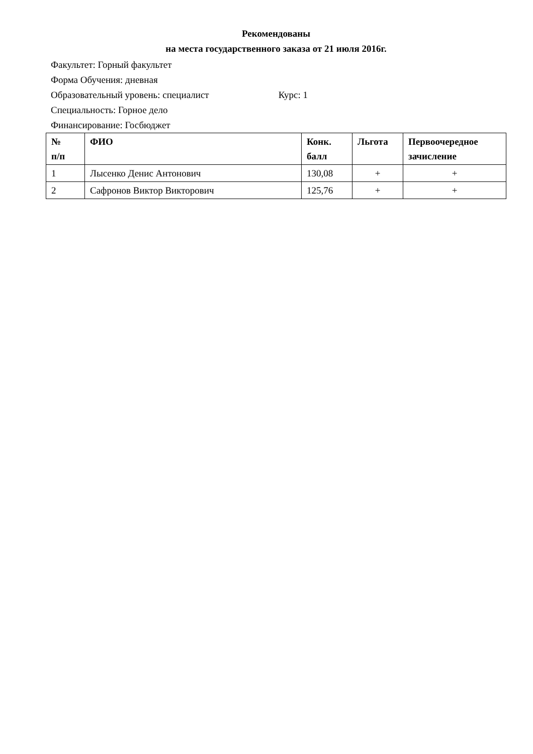Рекомендованы
на места государственного заказа от 21 июля 2016г.
Факультет: Горный факультет
Форма Обучения: дневная
Образовательный уровень: специалист Курс: 1
Специальность: Горное дело
Финансирование: Госбюджет
| № п/п | ФИО | Конк. балл | Льгота | Первоочередное зачисление |
| --- | --- | --- | --- | --- |
| 1 | Лысенко Денис Антонович | 130,08 | + | + |
| 2 | Сафронов Виктор Викторович | 125,76 | + | + |